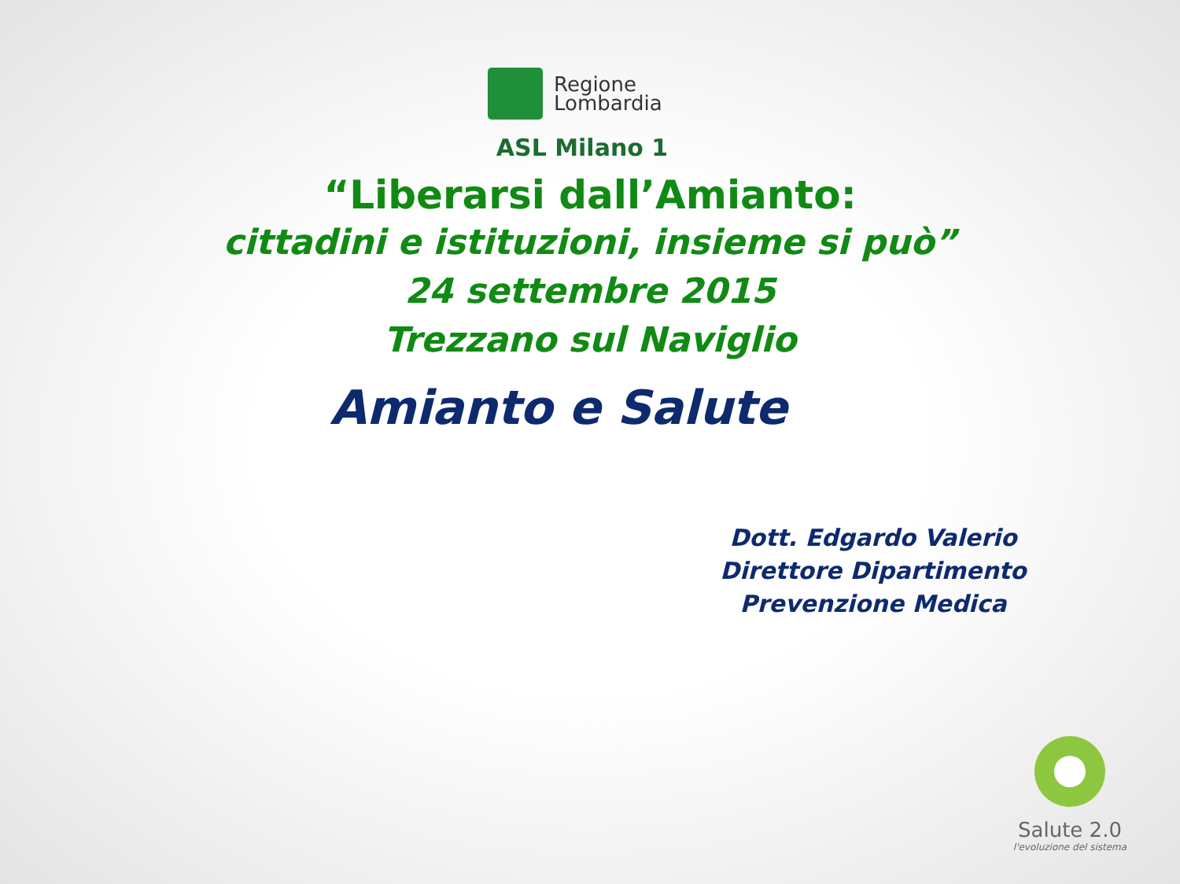Regione
Lombardia
ASL Milano 1
“Liberarsi dall’Amianto:
cittadini e istituzioni, insieme si può”
24 settembre 2015
Trezzano sul Naviglio
Amianto e Salute
Dott. Edgardo Valerio
Direttore Dipartimento
Prevenzione Medica
Salute 2.0
l'evoluzione del sistema